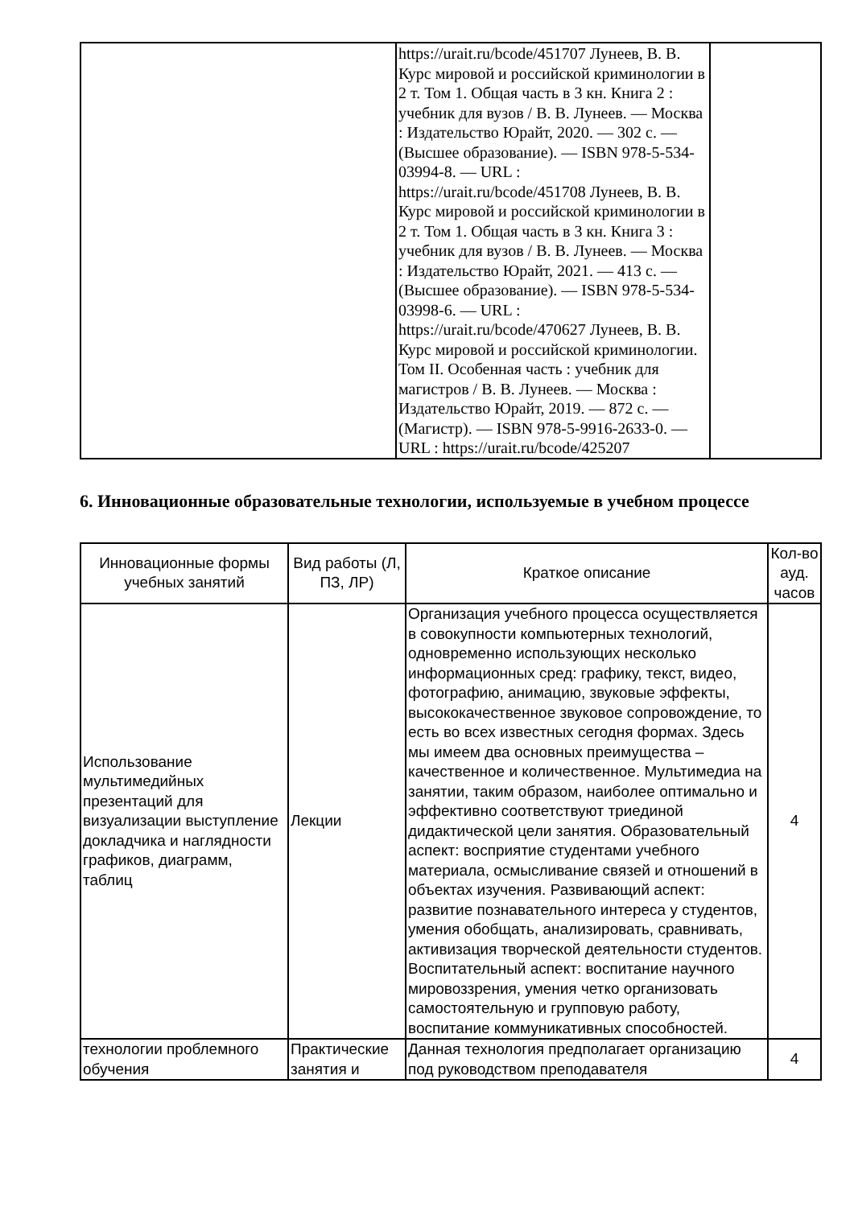| | https://urait.ru/bcode/451707 Лунеев, В. В. Курс мировой и российской криминологии в 2 т. Том 1. Общая часть в 3 кн. Книга 2 : учебник для вузов / В. В. Лунеев. — Москва : Издательство Юрайт, 2020. — 302 с. — (Высшее образование). — ISBN 978-5-534-03994-8. — URL : https://urait.ru/bcode/451708 Лунеев, В. В. Курс мировой и российской криминологии в 2 т. Том 1. Общая часть в 3 кн. Книга 3 : учебник для вузов / В. В. Лунеев. — Москва : Издательство Юрайт, 2021. — 413 с. — (Высшее образование). — ISBN 978-5-534-03998-6. — URL : https://urait.ru/bcode/470627 Лунеев, В. В. Курс мировой и российской криминологии. Том II. Особенная часть : учебник для магистров / В. В. Лунеев. — Москва : Издательство Юрайт, 2019. — 872 с. — (Магистр). — ISBN 978-5-9916-2633-0. — URL : https://urait.ru/bcode/425207 | |
6. Инновационные образовательные технологии, используемые в учебном процессе
| Инновационные формы учебных занятий | Вид работы (Л, ПЗ, ЛР) | Краткое описание | Кол-во ауд. часов |
| --- | --- | --- | --- |
| Использование мультимедийных презентаций для визуализации выступление докладчика и наглядности графиков, диаграмм, таблиц | Лекции | Организация учебного процесса осуществляется в совокупности компьютерных технологий, одновременно использующих несколько информационных сред: графику, текст, видео, фотографию, анимацию, звуковые эффекты, высококачественное звуковое сопровождение, то есть во всех известных сегодня формах. Здесь мы имеем два основных преимущества – качественное и количественное. Мультимедиа на занятии, таким образом, наиболее оптимально и эффективно соответствуют триединой дидактической цели занятия. Образовательный аспект: восприятие студентами учебного материала, осмысливание связей и отношений в объектах изучения. Развивающий аспект: развитие познавательного интереса у студентов, умения обобщать, анализировать, сравнивать, активизация творческой деятельности студентов. Воспитательный аспект: воспитание научного мировоззрения, умения четко организовать самостоятельную и групповую работу, воспитание коммуникативных способностей. | 4 |
| технологии проблемного обучения | Практические занятия и | Данная технология предполагает организацию под руководством преподавателя | 4 |